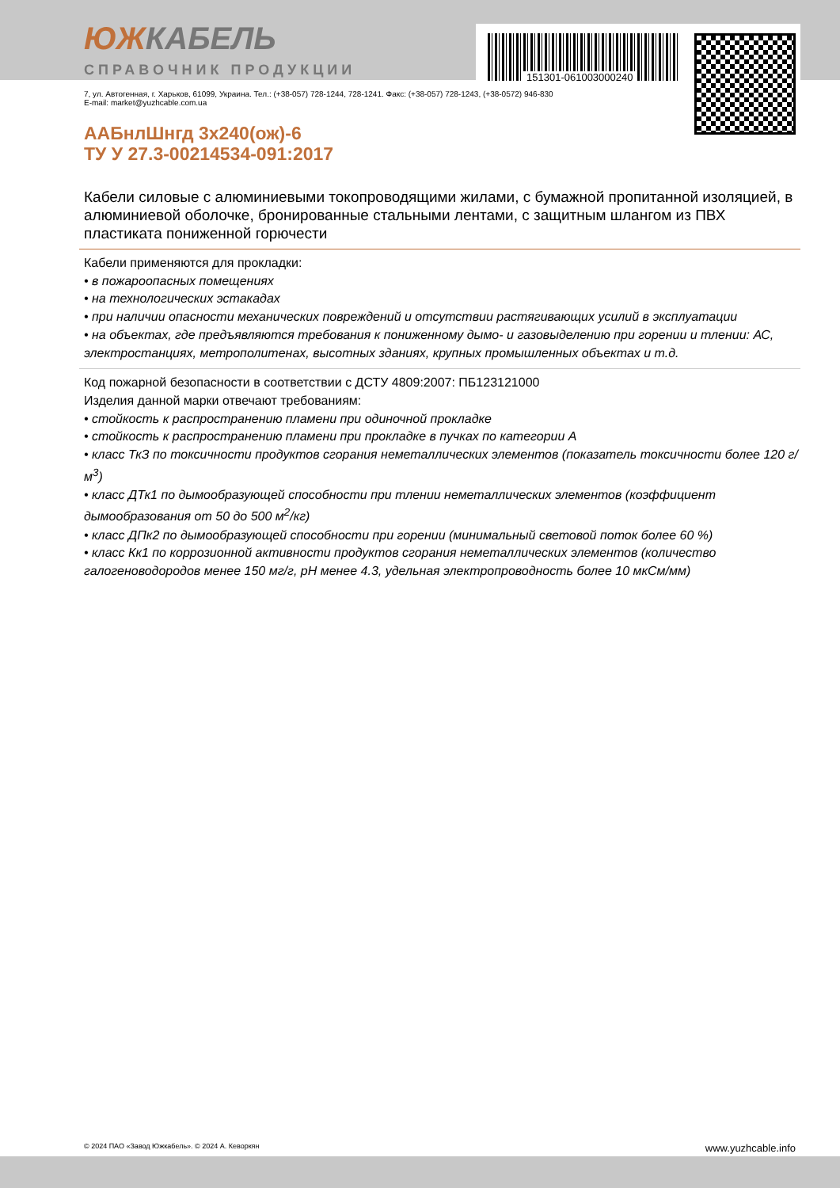151301-061003000240
ЮЖКАБЕЛЬ
СПРАВОЧНИК ПРОДУКЦИИ
7, ул. Автогенная, г. Харьков, 61099, Украина. Тел.: (+38-057) 728-1244, 728-1241. Факс: (+38-057) 728-1243, (+38-0572) 946-830
E-mail: market@yuzhcable.com.ua
ААБнлШнгд 3х240(ож)-6
ТУ У 27.3-00214534-091:2017
Кабели силовые с алюминиевыми токопроводящими жилами, с бумажной пропитанной изоляцией, в алюминиевой оболочке, бронированные стальными лентами, с защитным шлангом из ПВХ пластиката пониженной горючести
Кабели применяются для прокладки:
• в пожароопасных помещениях
• на технологических эстакадах
• при наличии опасности механических повреждений и отсутствии растягивающих усилий в эксплуатации
• на объектах, где предъявляются требования к пониженному дымо- и газовыделению при горении и тлении: АС, электростанциях, метрополитенах, высотных зданиях, крупных промышленных объектах и т.д.
Код пожарной безопасности в соответствии с ДСТУ 4809:2007: ПБ123121000
Изделия данной марки отвечают требованиям:
• стойкость к распространению пламени при одиночной прокладке
• стойкость к распространению пламени при прокладке в пучках по категории А
• класс ТкЗ по токсичности продуктов сгорания неметаллических элементов (показатель токсичности более 120 г/м<sup>3</sup>)
• класс ДТк1 по дымообразующей способности при тлении неметаллических элементов (коэффициент дымообразования от 50 до 500 м<sup>2</sup>/кг)
• класс ДПк2 по дымообразующей способности при горении (минимальный световой поток более 60 %)
• класс Кк1 по коррозионной активности продуктов сгорания неметаллических элементов (количество галогеноводородов менее 150 мг/г, pH менее 4.3, удельная электропроводность более 10 мкСм/мм)
© 2024 ПАО «Завод Южкабель». © 2024 А. Кеворкян www.yuzhcable.info